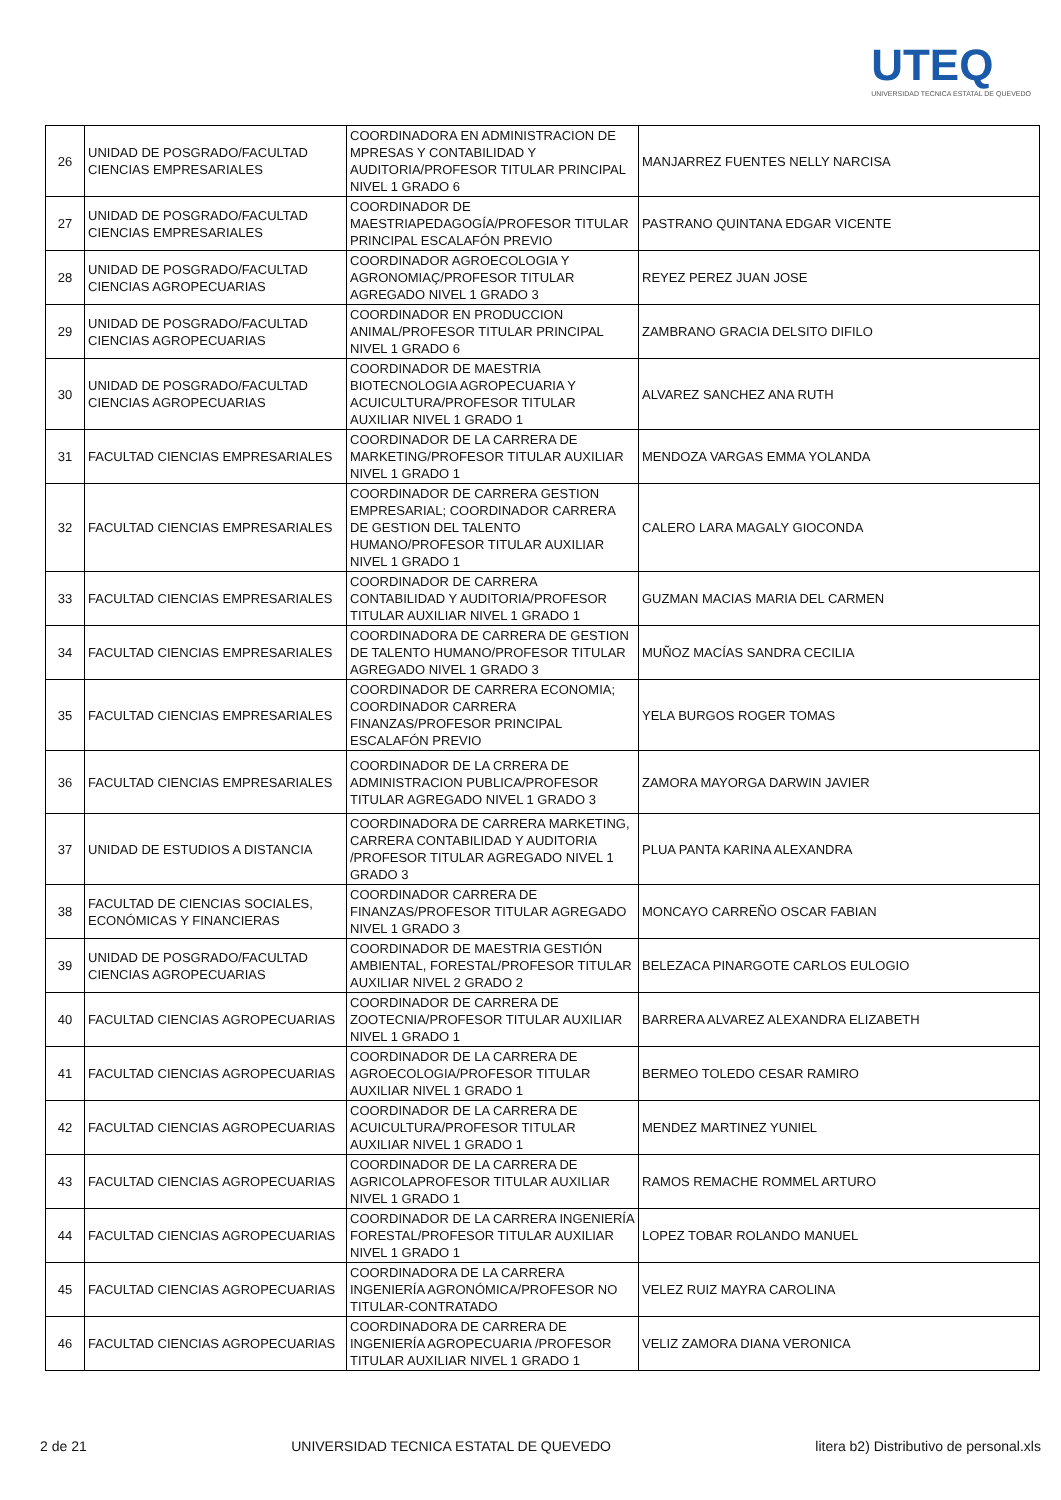UTEQ
UNIVERSIDAD TECNICA ESTATAL DE QUEVEDO
| 26 | UNIDAD DE POSGRADO/FACULTAD CIENCIAS EMPRESARIALES | COORDINADORA EN ADMINISTRACION DE MPRESAS Y CONTABILIDAD Y AUDITORIA/PROFESOR TITULAR PRINCIPAL NIVEL 1 GRADO 6 | MANJARREZ FUENTES NELLY NARCISA |
| 27 | UNIDAD DE POSGRADO/FACULTAD CIENCIAS EMPRESARIALES | COORDINADOR DE MAESTRIAPEDAGOGÍA/PROFESOR TITULAR PRINCIPAL ESCALAFÓN PREVIO | PASTRANO QUINTANA EDGAR VICENTE |
| 28 | UNIDAD DE POSGRADO/FACULTAD CIENCIAS AGROPECUARIAS | COORDINADOR AGROECOLOGIA Y AGRONOMIAÇ/PROFESOR TITULAR AGREGADO NIVEL 1 GRADO 3 | REYEZ PEREZ JUAN JOSE |
| 29 | UNIDAD DE POSGRADO/FACULTAD CIENCIAS AGROPECUARIAS | COORDINADOR EN PRODUCCION ANIMAL/PROFESOR TITULAR PRINCIPAL NIVEL 1 GRADO 6 | ZAMBRANO GRACIA DELSITO DIFILO |
| 30 | UNIDAD DE POSGRADO/FACULTAD CIENCIAS AGROPECUARIAS | COORDINADOR DE MAESTRIA BIOTECNOLOGIA AGROPECUARIA Y ACUICULTURA/PROFESOR TITULAR AUXILIAR NIVEL 1 GRADO 1 | ALVAREZ SANCHEZ ANA RUTH |
| 31 | FACULTAD CIENCIAS EMPRESARIALES | COORDINADOR DE LA CARRERA DE MARKETING/PROFESOR TITULAR AUXILIAR NIVEL 1 GRADO 1 | MENDOZA VARGAS EMMA YOLANDA |
| 32 | FACULTAD CIENCIAS EMPRESARIALES | COORDINADOR DE CARRERA GESTION EMPRESARIAL; COORDINADOR CARRERA DE GESTION DEL TALENTO HUMANO/PROFESOR TITULAR AUXILIAR NIVEL 1 GRADO 1 | CALERO LARA MAGALY GIOCONDA |
| 33 | FACULTAD CIENCIAS EMPRESARIALES | COORDINADOR DE CARRERA CONTABILIDAD Y AUDITORIA/PROFESOR TITULAR AUXILIAR NIVEL 1 GRADO 1 | GUZMAN MACIAS MARIA DEL CARMEN |
| 34 | FACULTAD CIENCIAS EMPRESARIALES | COORDINADORA DE CARRERA DE GESTION DE TALENTO HUMANO/PROFESOR TITULAR AGREGADO NIVEL 1 GRADO 3 | MUÑOZ MACÍAS SANDRA CECILIA |
| 35 | FACULTAD CIENCIAS EMPRESARIALES | COORDINADOR DE CARRERA ECONOMIA; COORDINADOR CARRERA FINANZAS/PROFESOR PRINCIPAL ESCALAFÓN PREVIO | YELA BURGOS ROGER TOMAS |
| 36 | FACULTAD CIENCIAS EMPRESARIALES | COORDINADOR DE LA CRRERA DE ADMINISTRACION PUBLICA/PROFESOR TITULAR AGREGADO NIVEL 1 GRADO 3 | ZAMORA MAYORGA DARWIN JAVIER |
| 37 | UNIDAD DE ESTUDIOS A DISTANCIA | COORDINADORA DE CARRERA MARKETING, CARRERA CONTABILIDAD Y AUDITORIA /PROFESOR TITULAR AGREGADO NIVEL 1 GRADO 3 | PLUA PANTA KARINA ALEXANDRA |
| 38 | FACULTAD DE CIENCIAS SOCIALES, ECONÓMICAS Y FINANCIERAS | COORDINADOR CARRERA DE FINANZAS/PROFESOR TITULAR AGREGADO NIVEL 1 GRADO 3 | MONCAYO CARREÑO OSCAR FABIAN |
| 39 | UNIDAD DE POSGRADO/FACULTAD CIENCIAS AGROPECUARIAS | COORDINADOR DE MAESTRIA GESTIÓN AMBIENTAL, FORESTAL/PROFESOR TITULAR AUXILIAR NIVEL 2 GRADO 2 | BELEZACA PINARGOTE CARLOS EULOGIO |
| 40 | FACULTAD CIENCIAS AGROPECUARIAS | COORDINADOR DE CARRERA DE ZOOTECNIA/PROFESOR TITULAR AUXILIAR NIVEL 1 GRADO 1 | BARRERA ALVAREZ ALEXANDRA ELIZABETH |
| 41 | FACULTAD CIENCIAS AGROPECUARIAS | COORDINADOR DE LA CARRERA DE AGROECOLOGIA/PROFESOR TITULAR AUXILIAR NIVEL 1 GRADO 1 | BERMEO TOLEDO CESAR RAMIRO |
| 42 | FACULTAD CIENCIAS AGROPECUARIAS | COORDINADOR DE LA CARRERA DE ACUICULTURA/PROFESOR TITULAR AUXILIAR NIVEL 1 GRADO 1 | MENDEZ MARTINEZ YUNIEL |
| 43 | FACULTAD CIENCIAS AGROPECUARIAS | COORDINADOR DE LA CARRERA DE AGRICOLAPROFESOR TITULAR AUXILIAR NIVEL 1 GRADO 1 | RAMOS REMACHE ROMMEL ARTURO |
| 44 | FACULTAD CIENCIAS AGROPECUARIAS | COORDINADOR DE LA CARRERA INGENIERÍA FORESTAL/PROFESOR TITULAR AUXILIAR NIVEL 1 GRADO 1 | LOPEZ TOBAR ROLANDO MANUEL |
| 45 | FACULTAD CIENCIAS AGROPECUARIAS | COORDINADORA DE LA CARRERA INGENIERÍA AGRONÓMICA/PROFESOR NO TITULAR-CONTRATADO | VELEZ RUIZ MAYRA CAROLINA |
| 46 | FACULTAD CIENCIAS AGROPECUARIAS | COORDINADORA DE CARRERA DE INGENIERÍA AGROPECUARIA /PROFESOR TITULAR AUXILIAR NIVEL 1 GRADO 1 | VELIZ ZAMORA DIANA VERONICA |
2 de 21 UNIVERSIDAD TECNICA ESTATAL DE QUEVEDO litera b2) Distributivo de personal.xls